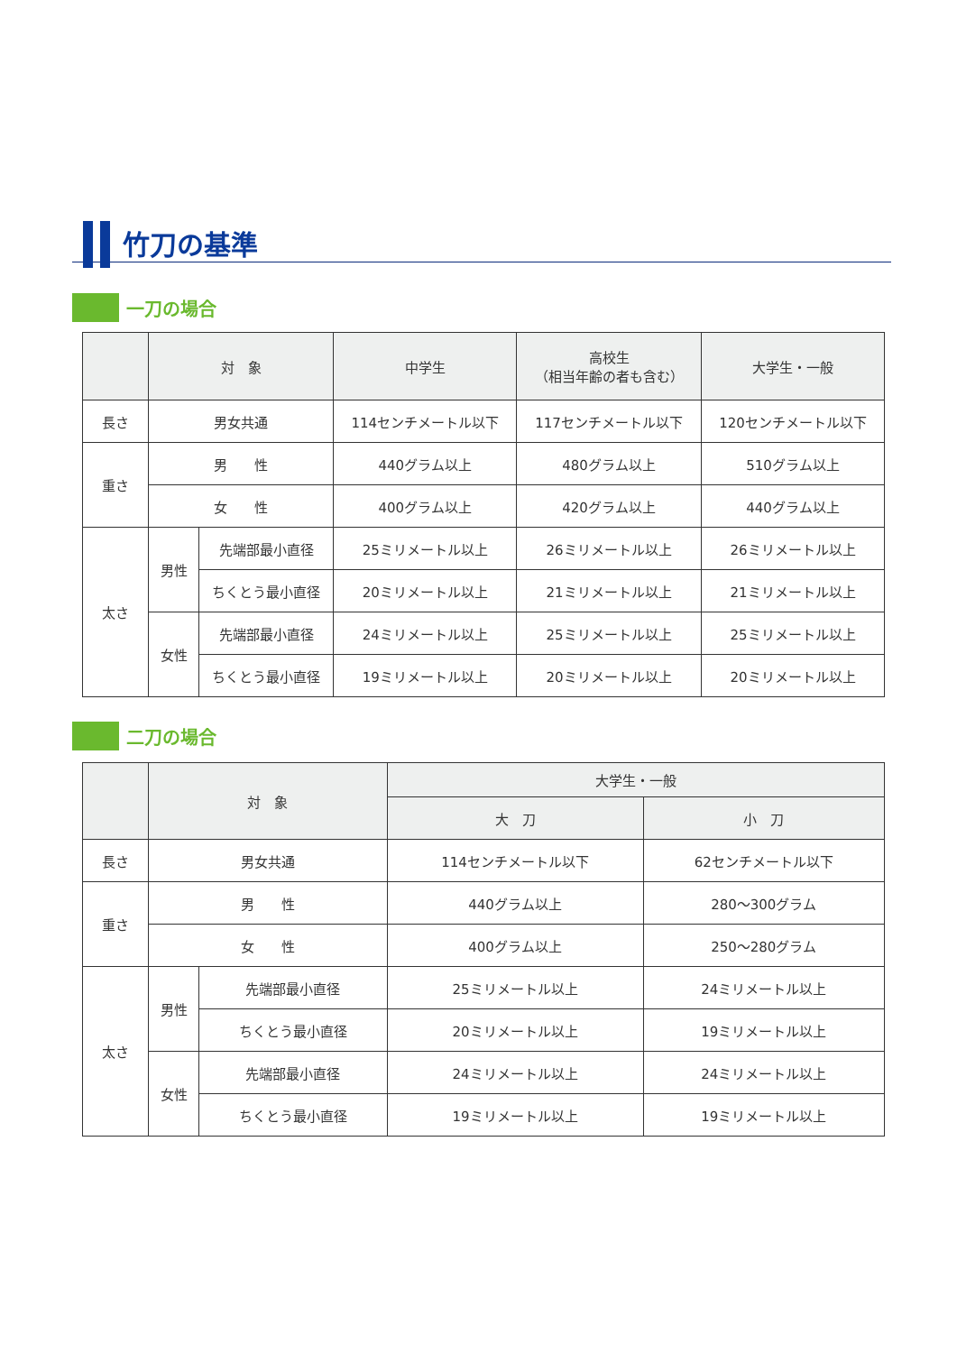竹刀の基準
一刀の場合
| | 対 象 | | 中学生 | 高校生 （相当年齢の者も含む） | 大学生・一般 |
| --- | --- | --- | --- | --- | --- |
| 長さ | 男女共通 | | 114センチメートル以下 | 117センチメートル以下 | 120センチメートル以下 |
| 重さ | 男 性 | | 440グラム以上 | 480グラム以上 | 510グラム以上 |
| | 女 性 | | 400グラム以上 | 420グラム以上 | 440グラム以上 |
| 太さ | 男性 | 先端部最小直径 | 25ミリメートル以上 | 26ミリメートル以上 | 26ミリメートル以上 |
| | | ちくとう最小直径 | 20ミリメートル以上 | 21ミリメートル以上 | 21ミリメートル以上 |
| | 女性 | 先端部最小直径 | 24ミリメートル以上 | 25ミリメートル以上 | 25ミリメートル以上 |
| | | ちくとう最小直径 | 19ミリメートル以上 | 20ミリメートル以上 | 20ミリメートル以上 |
二刀の場合
| | 対 象 | | 大学生・一般 | |
| --- | --- | --- | --- | --- |
| | | | 大 刀 | 小 刀 |
| 長さ | 男女共通 | | 114センチメートル以下 | 62センチメートル以下 |
| 重さ | 男 性 | | 440グラム以上 | 280～300グラム |
| | 女 性 | | 400グラム以上 | 250～280グラム |
| 太さ | 男性 | 先端部最小直径 | 25ミリメートル以上 | 24ミリメートル以上 |
| | | ちくとう最小直径 | 20ミリメートル以上 | 19ミリメートル以上 |
| | 女性 | 先端部最小直径 | 24ミリメートル以上 | 24ミリメートル以上 |
| | | ちくとう最小直径 | 19ミリメートル以上 | 19ミリメートル以上 |